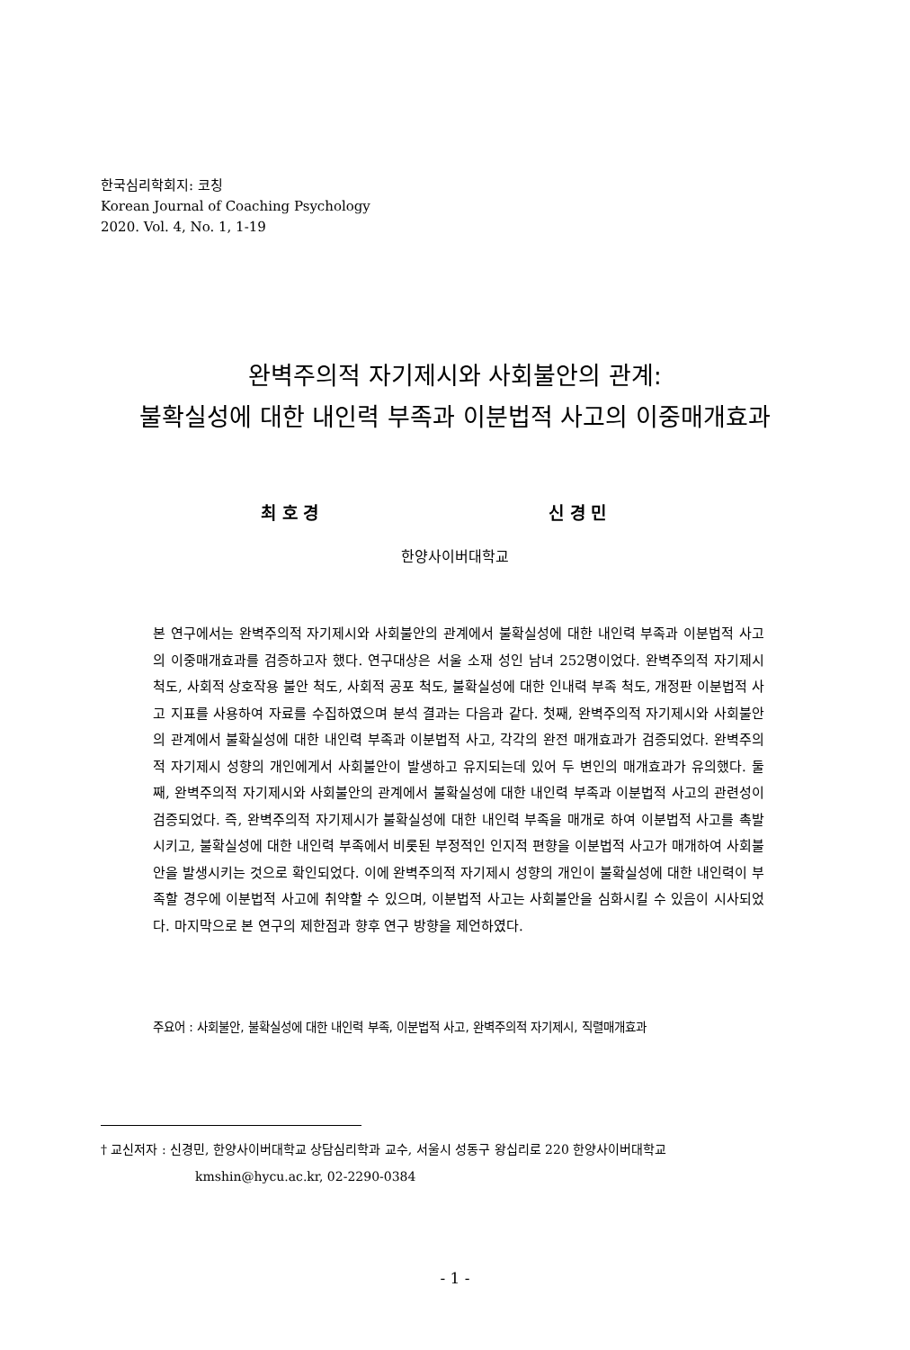한국심리학회지: 코칭
Korean Journal of Coaching Psychology
2020. Vol. 4, No. 1, 1-19
완벽주의적 자기제시와 사회불안의 관계:
불확실성에 대한 내인력 부족과 이분법적 사고의 이중매개효과
최 호 경 신 경 민
한양사이버대학교
본 연구에서는 완벽주의적 자기제시와 사회불안의 관계에서 불확실성에 대한 내인력 부족과 이분법적 사고의 이중매개효과를 검증하고자 했다. 연구대상은 서울 소재 성인 남녀 252명이었다. 완벽주의적 자기제시 척도, 사회적 상호작용 불안 척도, 사회적 공포 척도, 불확실성에 대한 인내력 부족 척도, 개정판 이분법적 사고 지표를 사용하여 자료를 수집하였으며 분석 결과는 다음과 같다. 첫째, 완벽주의적 자기제시와 사회불안의 관계에서 불확실성에 대한 내인력 부족과 이분법적 사고, 각각의 완전 매개효과가 검증되었다. 완벽주의적 자기제시 성향의 개인에게서 사회불안이 발생하고 유지되는데 있어 두 변인의 매개효과가 유의했다. 둘째, 완벽주의적 자기제시와 사회불안의 관계에서 불확실성에 대한 내인력 부족과 이분법적 사고의 관련성이 검증되었다. 즉, 완벽주의적 자기제시가 불확실성에 대한 내인력 부족을 매개로 하여 이분법적 사고를 촉발시키고, 불확실성에 대한 내인력 부족에서 비롯된 부정적인 인지적 편향을 이분법적 사고가 매개하여 사회불안을 발생시키는 것으로 확인되었다. 이에 완벽주의적 자기제시 성향의 개인이 불확실성에 대한 내인력이 부족할 경우에 이분법적 사고에 취약할 수 있으며, 이분법적 사고는 사회불안을 심화시킬 수 있음이 시사되었다. 마지막으로 본 연구의 제한점과 향후 연구 방향을 제언하였다.
주요어 : 사회불안, 불확실성에 대한 내인력 부족, 이분법적 사고, 완벽주의적 자기제시, 직렬매개효과
† 교신저자 : 신경민, 한양사이버대학교 상담심리학과 교수, 서울시 성동구 왕십리로 220 한양사이버대학교
kmshin@hycu.ac.kr, 02-2290-0384
- 1 -